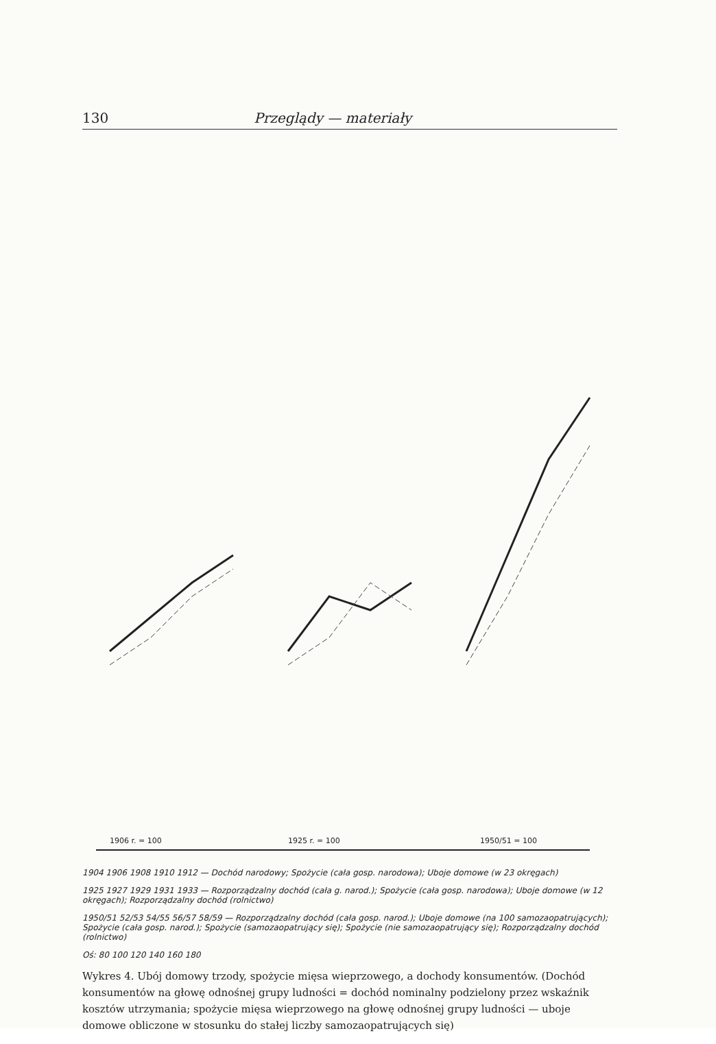130 Przeglądy — materiały
1906 r. = 100
1925 r. = 100
1950/51 = 100
1904 1906 1908 1910 1912 — Dochód narodowy; Spożycie (cała gosp. narodowa); Uboje domowe (w 23 okręgach)
1925 1927 1929 1931 1933 — Rozporządzalny dochód (cała g. narod.); Spożycie (cała gosp. narodowa); Uboje domowe (w 12 okręgach); Rozporządzalny dochód (rolnictwo)
1950/51 52/53 54/55 56/57 58/59 — Rozporządzalny dochód (cała gosp. narod.); Uboje domowe (na 100 samozaopatrujących); Spożycie (cała gosp. narod.); Spożycie (samozaopatrujący się); Spożycie (nie samozaopatrujący się); Rozporządzalny dochód (rolnictwo)
Oś: 80 100 120 140 160 180
Wykres 4. Ubój domowy trzody, spożycie mięsa wieprzowego, a dochody konsumentów. (Dochód konsumentów na głowę odnośnej grupy ludności = dochód nominalny podzielony przez wskaźnik kosztów utrzymania; spożycie mięsa wieprzowego na głowę odnośnej grupy ludności — uboje domowe obliczone w stosunku do stałej liczby samozaopatrujących się)